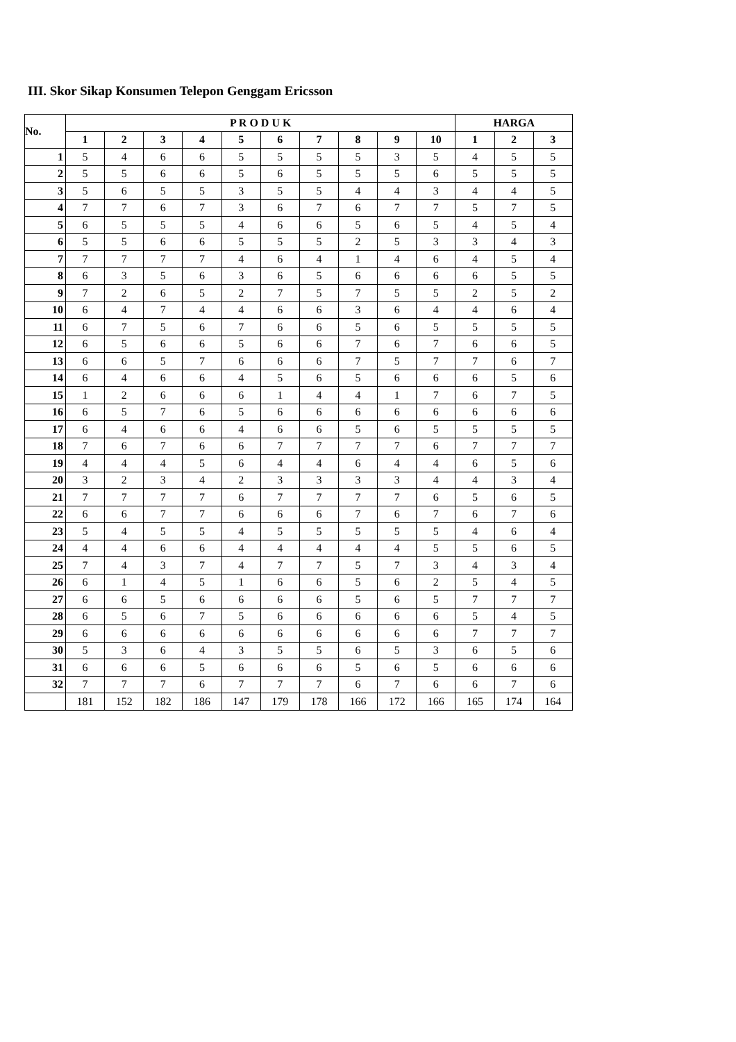III. Skor Sikap Konsumen Telepon Genggam Ericsson
| No. | P R O D U K | | | | | | | | | | HARGA | | |
| --- | --- | --- | --- | --- | --- | --- | --- | --- | --- | --- | --- | --- | --- |
| | 1 | 2 | 3 | 4 | 5 | 6 | 7 | 8 | 9 | 10 | 1 | 2 | 3 |
| 1 | 5 | 4 | 6 | 6 | 5 | 5 | 5 | 5 | 3 | 5 | 4 | 5 | 5 |
| 2 | 5 | 5 | 6 | 6 | 5 | 6 | 5 | 5 | 5 | 6 | 5 | 5 | 5 |
| 3 | 5 | 6 | 5 | 5 | 3 | 5 | 5 | 4 | 4 | 3 | 4 | 4 | 5 |
| 4 | 7 | 7 | 6 | 7 | 3 | 6 | 7 | 6 | 7 | 7 | 5 | 7 | 5 |
| 5 | 6 | 5 | 5 | 5 | 4 | 6 | 6 | 5 | 6 | 5 | 4 | 5 | 4 |
| 6 | 5 | 5 | 6 | 6 | 5 | 5 | 5 | 2 | 5 | 3 | 3 | 4 | 3 |
| 7 | 7 | 7 | 7 | 7 | 4 | 6 | 4 | 1 | 4 | 6 | 4 | 5 | 4 |
| 8 | 6 | 3 | 5 | 6 | 3 | 6 | 5 | 6 | 6 | 6 | 6 | 5 | 5 |
| 9 | 7 | 2 | 6 | 5 | 2 | 7 | 5 | 7 | 5 | 5 | 2 | 5 | 2 |
| 10 | 6 | 4 | 7 | 4 | 4 | 6 | 6 | 3 | 6 | 4 | 4 | 6 | 4 |
| 11 | 6 | 7 | 5 | 6 | 7 | 6 | 6 | 5 | 6 | 5 | 5 | 5 | 5 |
| 12 | 6 | 5 | 6 | 6 | 5 | 6 | 6 | 7 | 6 | 7 | 6 | 6 | 5 |
| 13 | 6 | 6 | 5 | 7 | 6 | 6 | 6 | 7 | 5 | 7 | 7 | 6 | 7 |
| 14 | 6 | 4 | 6 | 6 | 4 | 5 | 6 | 5 | 6 | 6 | 6 | 5 | 6 |
| 15 | 1 | 2 | 6 | 6 | 6 | 1 | 4 | 4 | 1 | 7 | 6 | 7 | 5 |
| 16 | 6 | 5 | 7 | 6 | 5 | 6 | 6 | 6 | 6 | 6 | 6 | 6 | 6 |
| 17 | 6 | 4 | 6 | 6 | 4 | 6 | 6 | 5 | 6 | 5 | 5 | 5 | 5 |
| 18 | 7 | 6 | 7 | 6 | 6 | 7 | 7 | 7 | 7 | 6 | 7 | 7 | 7 |
| 19 | 4 | 4 | 4 | 5 | 6 | 4 | 4 | 6 | 4 | 4 | 6 | 5 | 6 |
| 20 | 3 | 2 | 3 | 4 | 2 | 3 | 3 | 3 | 3 | 4 | 4 | 3 | 4 |
| 21 | 7 | 7 | 7 | 7 | 6 | 7 | 7 | 7 | 7 | 6 | 5 | 6 | 5 |
| 22 | 6 | 6 | 7 | 7 | 6 | 6 | 6 | 7 | 6 | 7 | 6 | 7 | 6 |
| 23 | 5 | 4 | 5 | 5 | 4 | 5 | 5 | 5 | 5 | 5 | 4 | 6 | 4 |
| 24 | 4 | 4 | 6 | 6 | 4 | 4 | 4 | 4 | 4 | 5 | 5 | 6 | 5 |
| 25 | 7 | 4 | 3 | 7 | 4 | 7 | 7 | 5 | 7 | 3 | 4 | 3 | 4 |
| 26 | 6 | 1 | 4 | 5 | 1 | 6 | 6 | 5 | 6 | 2 | 5 | 4 | 5 |
| 27 | 6 | 6 | 5 | 6 | 6 | 6 | 6 | 5 | 6 | 5 | 7 | 7 | 7 |
| 28 | 6 | 5 | 6 | 7 | 5 | 6 | 6 | 6 | 6 | 6 | 5 | 4 | 5 |
| 29 | 6 | 6 | 6 | 6 | 6 | 6 | 6 | 6 | 6 | 6 | 7 | 7 | 7 |
| 30 | 5 | 3 | 6 | 4 | 3 | 5 | 5 | 6 | 5 | 3 | 6 | 5 | 6 |
| 31 | 6 | 6 | 6 | 5 | 6 | 6 | 6 | 5 | 6 | 5 | 6 | 6 | 6 |
| 32 | 7 | 7 | 7 | 6 | 7 | 7 | 7 | 6 | 7 | 6 | 6 | 7 | 6 |
| | 181 | 152 | 182 | 186 | 147 | 179 | 178 | 166 | 172 | 166 | 165 | 174 | 164 |